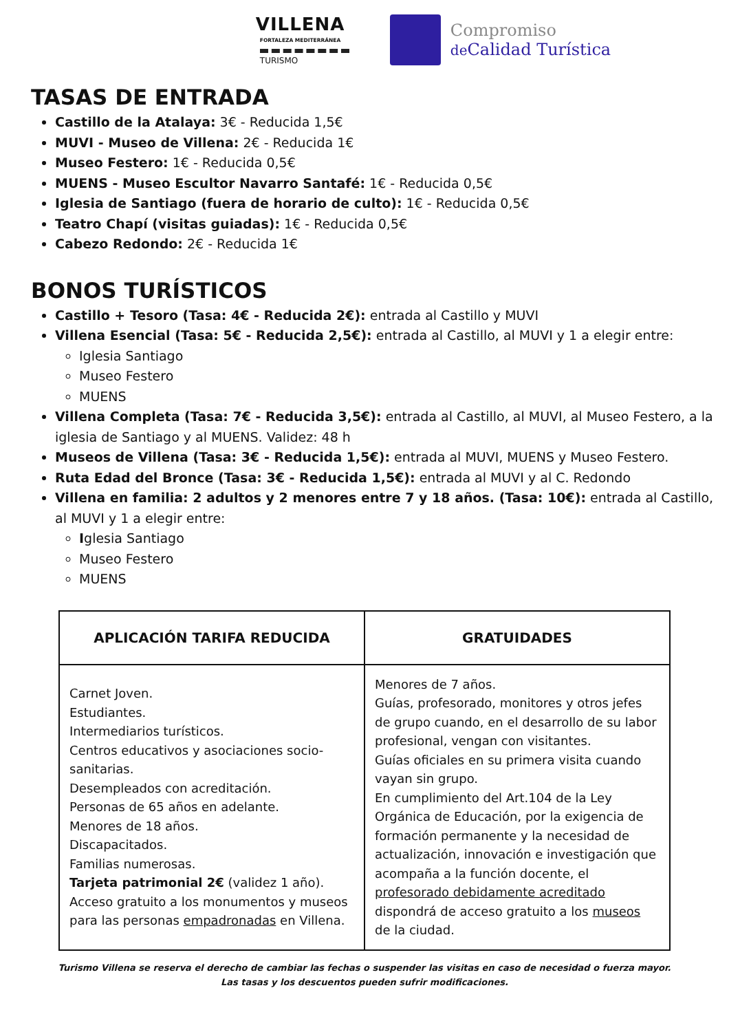VILLENA
FORTALEZA MEDITERRÁNEA
TURISMO
Compromiso
de Calidad Turística
TASAS DE ENTRADA
Castillo de la Atalaya: 3€ - Reducida 1,5€
MUVI - Museo de Villena: 2€ - Reducida 1€
Museo Festero: 1€ - Reducida 0,5€
MUENS - Museo Escultor Navarro Santafé: 1€ - Reducida 0,5€
Iglesia de Santiago (fuera de horario de culto): 1€ - Reducida 0,5€
Teatro Chapí (visitas guiadas): 1€ - Reducida 0,5€
Cabezo Redondo: 2€ - Reducida 1€
BONOS TURÍSTICOS
Castillo + Tesoro (Tasa: 4€ - Reducida 2€): entrada al Castillo y MUVI
Villena Esencial (Tasa: 5€ - Reducida 2,5€): entrada al Castillo, al MUVI y 1 a elegir entre:
Iglesia Santiago
Museo Festero
MUENS
Villena Completa (Tasa: 7€ - Reducida 3,5€): entrada al Castillo, al MUVI, al Museo Festero, a la iglesia de Santiago y al MUENS. Validez: 48 h
Museos de Villena (Tasa: 3€ - Reducida 1,5€): entrada al MUVI, MUENS y Museo Festero.
Ruta Edad del Bronce (Tasa: 3€ - Reducida 1,5€): entrada al MUVI y al C. Redondo
Villena en familia: 2 adultos y 2 menores entre 7 y 18 años. (Tasa: 10€): entrada al Castillo, al MUVI y 1 a elegir entre:
Iglesia Santiago
Museo Festero
MUENS
| APLICACIÓN TARIFA REDUCIDA | GRATUIDADES |
| --- | --- |
| Carnet Joven. Estudiantes. Intermediarios turísticos. Centros educativos y asociaciones socio-sanitarias. Desempleados con acreditación. Personas de 65 años en adelante. Menores de 18 años. Discapacitados. Familias numerosas. Tarjeta patrimonial 2€ (validez 1 año). Acceso gratuito a los monumentos y museos para las personas empadronadas en Villena. | Menores de 7 años. Guías, profesorado, monitores y otros jefes de grupo cuando, en el desarrollo de su labor profesional, vengan con visitantes. Guías oficiales en su primera visita cuando vayan sin grupo. En cumplimiento del Art.104 de la Ley Orgánica de Educación, por la exigencia de formación permanente y la necesidad de actualización, innovación e investigación que acompaña a la función docente, el profesorado debidamente acreditado dispondrá de acceso gratuito a los museos de la ciudad. |
Turismo Villena se reserva el derecho de cambiar las fechas o suspender las visitas en caso de necesidad o fuerza mayor.
Las tasas y los descuentos pueden sufrir modificaciones.